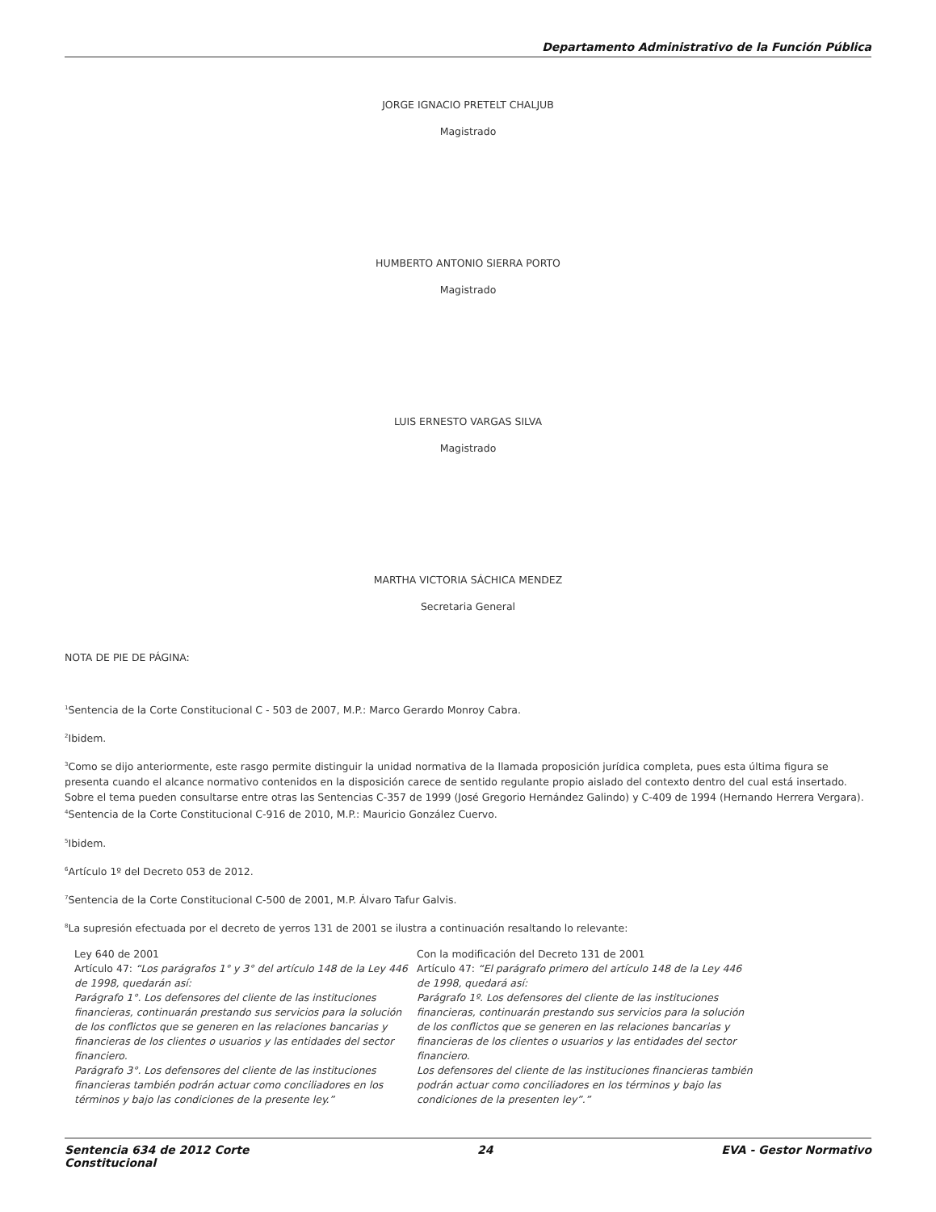Departamento Administrativo de la Función Pública
JORGE IGNACIO PRETELT CHALJUB
Magistrado
HUMBERTO ANTONIO SIERRA PORTO
Magistrado
LUIS ERNESTO VARGAS SILVA
Magistrado
MARTHA VICTORIA SÁCHICA MENDEZ
Secretaria General
NOTA DE PIE DE PÁGINA:
<sup>1</sup> Sentencia de la Corte Constitucional C - 503 de 2007, M.P.: Marco Gerardo Monroy Cabra.
<sup>2</sup> Ibidem.
<sup>3</sup> Como se dijo anteriormente, este rasgo permite distinguir la unidad normativa de la llamada proposición jurídica completa, pues esta última figura se presenta cuando el alcance normativo contenidos en la disposición carece de sentido regulante propio aislado del contexto dentro del cual está insertado. Sobre el tema pueden consultarse entre otras las Sentencias C-357 de 1999 (José Gregorio Hernández Galindo) y C-409 de 1994 (Hernando Herrera Vergara).
<sup>4</sup> Sentencia de la Corte Constitucional C-916 de 2010, M.P.: Mauricio González Cuervo.
<sup>5</sup> Ibidem.
<sup>6</sup> Artículo 1º del Decreto 053 de 2012.
<sup>7</sup> Sentencia de la Corte Constitucional C-500 de 2001, M.P. Álvaro Tafur Galvis.
<sup>8</sup> La supresión efectuada por el decreto de yerros 131 de 2001 se ilustra a continuación resaltando lo relevante:
| Ley 640 de 2001 Artículo 47: “Los parágrafos 1° y 3° del artículo 148 de la Ley 446 de 1998, quedarán así: Parágrafo 1°. Los defensores del cliente de las instituciones financieras, continuarán prestando sus servicios para la solución de los conflictos que se generen en las relaciones bancarias y financieras de los clientes o usuarios y las entidades del sector financiero. Parágrafo 3°. Los defensores del cliente de las instituciones financieras también podrán actuar como conciliadores en los términos y bajo las condiciones de la presente ley.” | Con la modificación del Decreto 131 de 2001 Artículo 47: “El parágrafo primero del artículo 148 de la Ley 446 de 1998, quedará así: Parágrafo 1º. Los defensores del cliente de las instituciones financieras, continuarán prestando sus servicios para la solución de los conflictos que se generen en las relaciones bancarias y financieras de los clientes o usuarios y las entidades del sector financiero. Los defensores del cliente de las instituciones financieras también podrán actuar como conciliadores en los términos y bajo las condiciones de la presenten ley”.” |
Sentencia 634 de 2012 Corte
Constitucional 24 EVA - Gestor Normativo